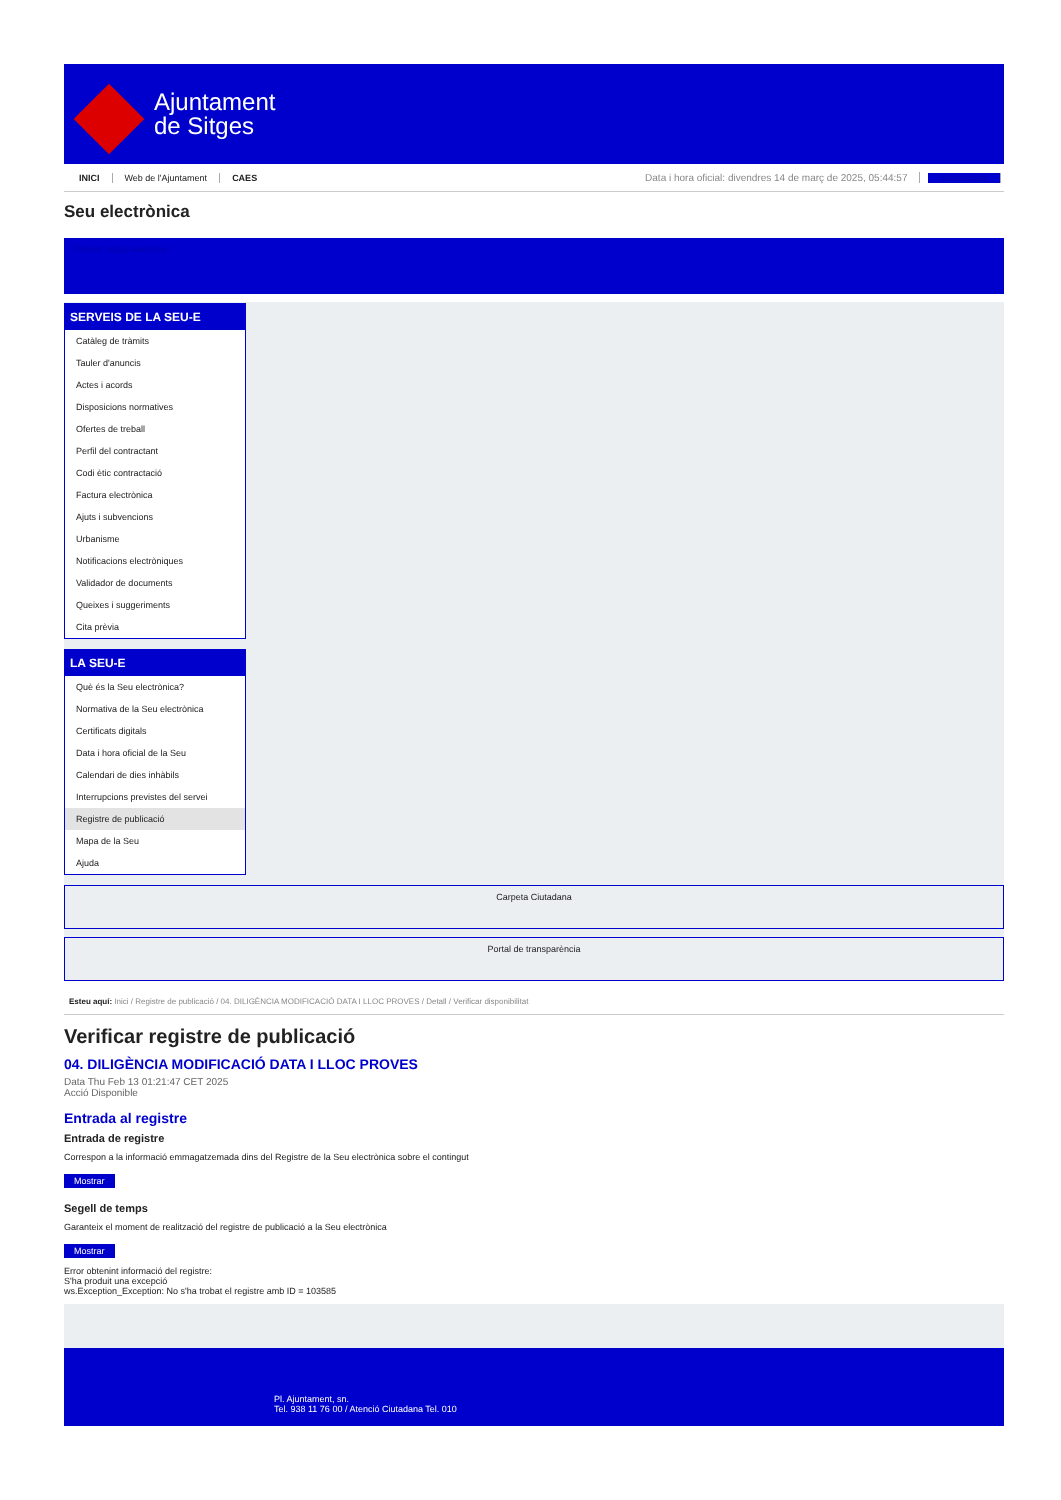Ajuntament
de Sitges
INICI Web de l'Ajuntament CAES Data i hora oficial: divendres 14 de març de 2025, 05:44:57 Sincronitzar
Seu electrònica
Obtenir còpia autèntica
SERVEIS DE LA SEU-E
Catàleg de tràmits
Tauler d'anuncis
Actes i acords
Disposicions normatives
Ofertes de treball
Perfil del contractant
Codi ètic contractació
Factura electrònica
Ajuts i subvencions
Urbanisme
Notificacions electròniques
Validador de documents
Queixes i suggeriments
Cita prèvia
LA SEU-E
Què és la Seu electrònica?
Normativa de la Seu electrònica
Certificats digitals
Data i hora oficial de la Seu
Calendari de dies inhàbils
Interrupcions previstes del servei
Registre de publicació
Mapa de la Seu
Ajuda
Carpeta Ciutadana
Portal de transparència
Esteu aquí: Inici / Registre de publicació / 04. DILIGÈNCIA MODIFICACIÓ DATA I LLOC PROVES / Detall / Verificar disponibilitat
Verificar registre de publicació
04. DILIGÈNCIA MODIFICACIÓ DATA I LLOC PROVES
Data Thu Feb 13 01:21:47 CET 2025
Acció Disponible
Entrada al registre
Entrada de registre
Correspon a la informació emmagatzemada dins del Registre de la Seu electrònica sobre el contingut
Mostrar
Segell de temps
Garanteix el moment de realització del registre de publicació a la Seu electrònica
Mostrar
Error obtenint informació del registre:
S'ha produit una excepció
ws.Exception_Exception: No s'ha trobat el registre amb ID = 103585
Pl. Ajuntament, sn.
Tel. 938 11 76 00 / Atenció Ciutadana Tel. 010